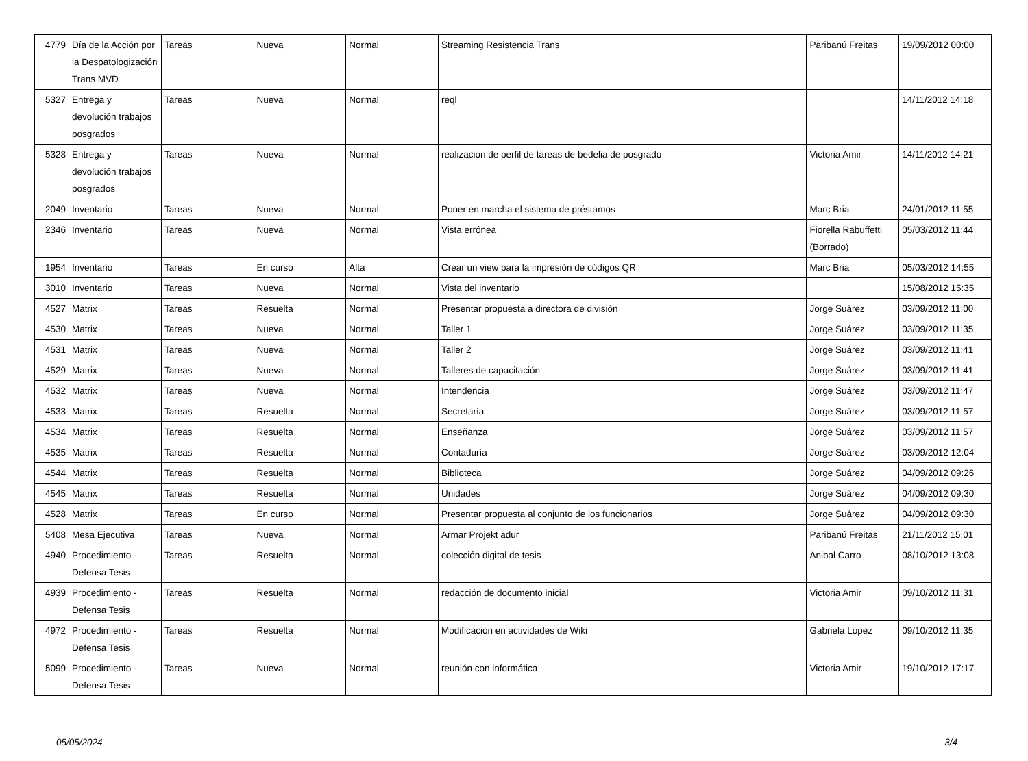| 4779 | Día de la Acción por la Despatologización Trans MVD | Tareas | Nueva | Normal | Streaming Resistencia Trans | Paribanú Freitas | 19/09/2012 00:00 |
| 5327 | Entrega y devolución trabajos posgrados | Tareas | Nueva | Normal | reql | | 14/11/2012 14:18 |
| 5328 | Entrega y devolución trabajos posgrados | Tareas | Nueva | Normal | realizacion de perfil de tareas de bedelia de posgrado | Victoria Amir | 14/11/2012 14:21 |
| 2049 | Inventario | Tareas | Nueva | Normal | Poner en marcha el sistema de préstamos | Marc Bria | 24/01/2012 11:55 |
| 2346 | Inventario | Tareas | Nueva | Normal | Vista errónea | Fiorella Rabuffetti (Borrado) | 05/03/2012 11:44 |
| 1954 | Inventario | Tareas | En curso | Alta | Crear un view para la impresión de códigos QR | Marc Bria | 05/03/2012 14:55 |
| 3010 | Inventario | Tareas | Nueva | Normal | Vista del inventario | | 15/08/2012 15:35 |
| 4527 | Matrix | Tareas | Resuelta | Normal | Presentar propuesta a directora de división | Jorge Suárez | 03/09/2012 11:00 |
| 4530 | Matrix | Tareas | Nueva | Normal | Taller 1 | Jorge Suárez | 03/09/2012 11:35 |
| 4531 | Matrix | Tareas | Nueva | Normal | Taller 2 | Jorge Suárez | 03/09/2012 11:41 |
| 4529 | Matrix | Tareas | Nueva | Normal | Talleres de capacitación | Jorge Suárez | 03/09/2012 11:41 |
| 4532 | Matrix | Tareas | Nueva | Normal | Intendencia | Jorge Suárez | 03/09/2012 11:47 |
| 4533 | Matrix | Tareas | Resuelta | Normal | Secretaría | Jorge Suárez | 03/09/2012 11:57 |
| 4534 | Matrix | Tareas | Resuelta | Normal | Enseñanza | Jorge Suárez | 03/09/2012 11:57 |
| 4535 | Matrix | Tareas | Resuelta | Normal | Contaduría | Jorge Suárez | 03/09/2012 12:04 |
| 4544 | Matrix | Tareas | Resuelta | Normal | Biblioteca | Jorge Suárez | 04/09/2012 09:26 |
| 4545 | Matrix | Tareas | Resuelta | Normal | Unidades | Jorge Suárez | 04/09/2012 09:30 |
| 4528 | Matrix | Tareas | En curso | Normal | Presentar propuesta al conjunto de los funcionarios | Jorge Suárez | 04/09/2012 09:30 |
| 5408 | Mesa Ejecutiva | Tareas | Nueva | Normal | Armar Projekt adur | Paribanú Freitas | 21/11/2012 15:01 |
| 4940 | Procedimiento - Defensa Tesis | Tareas | Resuelta | Normal | colección digital de tesis | Anibal Carro | 08/10/2012 13:08 |
| 4939 | Procedimiento - Defensa Tesis | Tareas | Resuelta | Normal | redacción de documento inicial | Victoria Amir | 09/10/2012 11:31 |
| 4972 | Procedimiento - Defensa Tesis | Tareas | Resuelta | Normal | Modificación en actividades de Wiki | Gabriela López | 09/10/2012 11:35 |
| 5099 | Procedimiento - Defensa Tesis | Tareas | Nueva | Normal | reunión con informática | Victoria Amir | 19/10/2012 17:17 |
05/05/2024 3/4